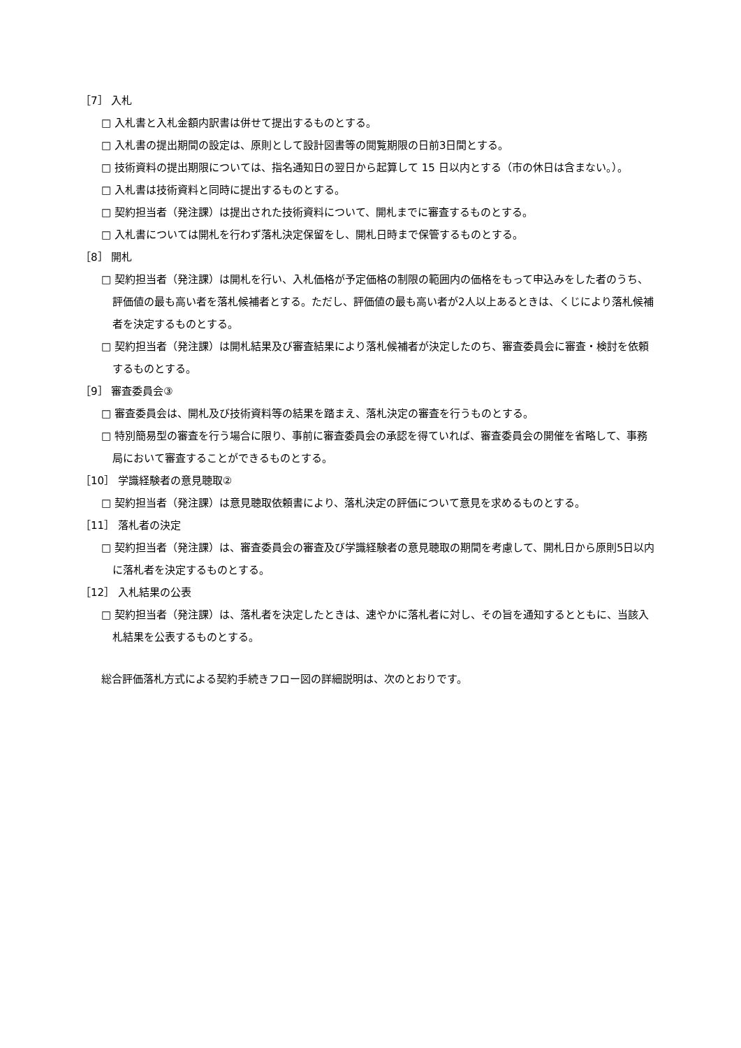［7］ 入札
□ 入札書と入札金額内訳書は併せて提出するものとする。
□ 入札書の提出期間の設定は、原則として設計図書等の閲覧期限の日前3日間とする。
□ 技術資料の提出期限については、指名通知日の翌日から起算して 15 日以内とする（市の休日は含まない。）。
□ 入札書は技術資料と同時に提出するものとする。
□ 契約担当者（発注課）は提出された技術資料について、開札までに審査するものとする。
□ 入札書については開札を行わず落札決定保留をし、開札日時まで保管するものとする。
［8］ 開札
□ 契約担当者（発注課）は開札を行い、入札価格が予定価格の制限の範囲内の価格をもって申込みをした者のうち、評価値の最も高い者を落札候補者とする。ただし、評価値の最も高い者が2人以上あるときは、くじにより落札候補者を決定するものとする。
□ 契約担当者（発注課）は開札結果及び審査結果により落札候補者が決定したのち、審査委員会に審査・検討を依頼するものとする。
［9］ 審査委員会③
□ 審査委員会は、開札及び技術資料等の結果を踏まえ、落札決定の審査を行うものとする。
□ 特別簡易型の審査を行う場合に限り、事前に審査委員会の承認を得ていれば、審査委員会の開催を省略して、事務局において審査することができるものとする。
［10］ 学識経験者の意見聴取②
□ 契約担当者（発注課）は意見聴取依頼書により、落札決定の評価について意見を求めるものとする。
［11］ 落札者の決定
□ 契約担当者（発注課）は、審査委員会の審査及び学識経験者の意見聴取の期間を考慮して、開札日から原則5日以内に落札者を決定するものとする。
［12］ 入札結果の公表
□ 契約担当者（発注課）は、落札者を決定したときは、速やかに落札者に対し、その旨を通知するとともに、当該入札結果を公表するものとする。
総合評価落札方式による契約手続きフロー図の詳細説明は、次のとおりです。